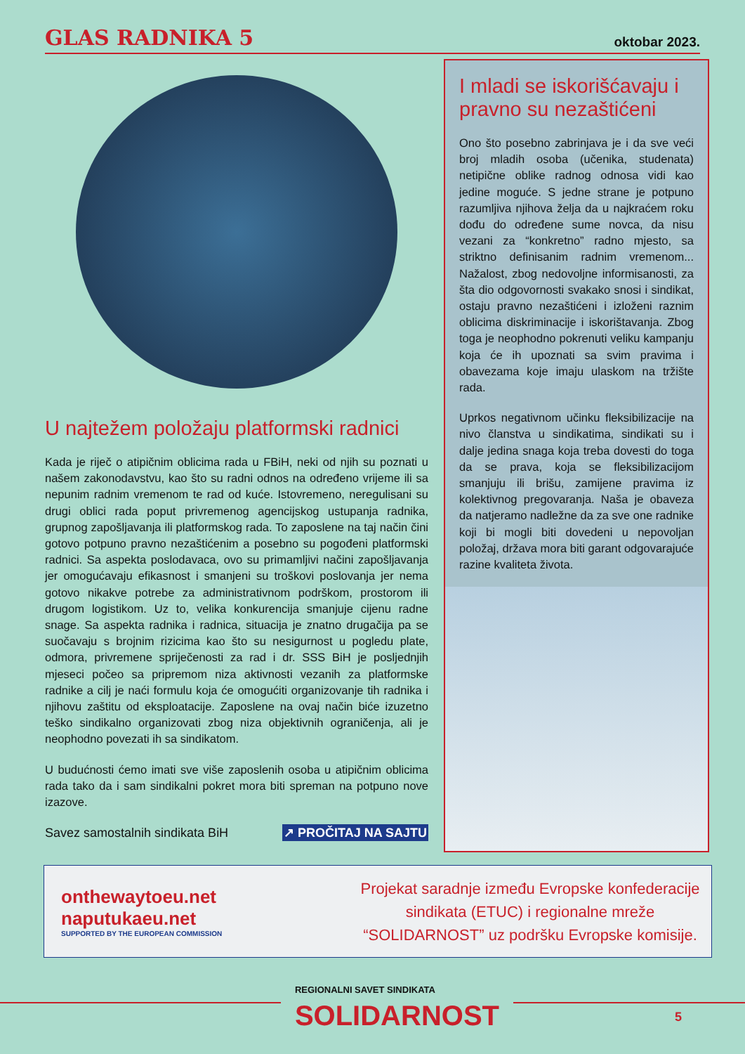GLAS RADNIKA 5 oktobar 2023.
U najtežem položaju platformski radnici
Kada je riječ o atipičnim oblicima rada u FBiH, neki od njih su poznati u našem zakonodavstvu, kao što su radni odnos na određeno vrijeme ili sa nepunim radnim vremenom te rad od kuće. Istovremeno, neregulisani su drugi oblici rada poput privremenog agencijskog ustupanja radnika, grupnog zapošljavanja ili platformskog rada. To zaposlene na taj način čini gotovo potpuno pravno nezaštićenim a posebno su pogođeni platformski radnici. Sa aspekta poslodavaca, ovo su primamljivi načini zapošljavanja jer omogućavaju efikasnost i smanjeni su troškovi poslovanja jer nema gotovo nikakve potrebe za administrativnom podrškom, prostorom ili drugom logistikom. Uz to, velika konkurencija smanjuje cijenu radne snage. Sa aspekta radnika i radnica, situacija je znatno drugačija pa se suočavaju s brojnim rizicima kao što su nesigurnost u pogledu plate, odmora, privremene spriječenosti za rad i dr. SSS BiH je posljednjih mjeseci počeo sa pripremom niza aktivnosti vezanih za platformske radnike a cilj je naći formulu koja će omogućiti organizovanje tih radnika i njihovu zaštitu od eksploatacije. Zaposlene na ovaj način biće izuzetno teško sindikalno organizovati zbog niza objektivnih ograničenja, ali je neophodno povezati ih sa sindikatom.
U budućnosti ćemo imati sve više zaposlenih osoba u atipičnim oblicima rada tako da i sam sindikalni pokret mora biti spreman na potpuno nove izazove.
Savez samostalnih sindikata BiH ↗ PROČITAJ NA SAJTU
I mladi se iskorišćavaju i pravno su nezaštićeni
Ono što posebno zabrinjava je i da sve veći broj mladih osoba (učenika, studenata) netipične oblike radnog odnosa vidi kao jedine moguće. S jedne strane je potpuno razumljiva njihova želja da u najkraćem roku dođu do određene sume novca, da nisu vezani za “konkretno” radno mjesto, sa striktno definisanim radnim vremenom... Nažalost, zbog nedovoljne informisanosti, za šta dio odgovornosti svakako snosi i sindikat, ostaju pravno nezaštićeni i izloženi raznim oblicima diskriminacije i iskorištavanja. Zbog toga je neophodno pokrenuti veliku kampanju koja će ih upoznati sa svim pravima i obavezama koje imaju ulaskom na tržište rada.
Uprkos negativnom učinku fleksibilizacije na nivo članstva u sindikatima, sindikati su i dalje jedina snaga koja treba dovesti do toga da se prava, koja se fleksibilizacijom smanjuju ili brišu, zamijene pravima iz kolektivnog pregovaranja. Naša je obaveza da natjeramo nadležne da za sve one radnike koji bi mogli biti dovedeni u nepovoljan položaj, država mora biti garant odgovarajuće razine kvaliteta života.
onthewaytoeu.net
naputukaeu.net
SUPPORTED BY THE EUROPEAN COMMISSION
Projekat saradnje između Evropske konfederacije sindikata (ETUC) i regionalne mreže “SOLIDARNOST” uz podršku Evropske komisije.
REGIONALNI SAVET SINDIKATA
SOLIDARNOST
5